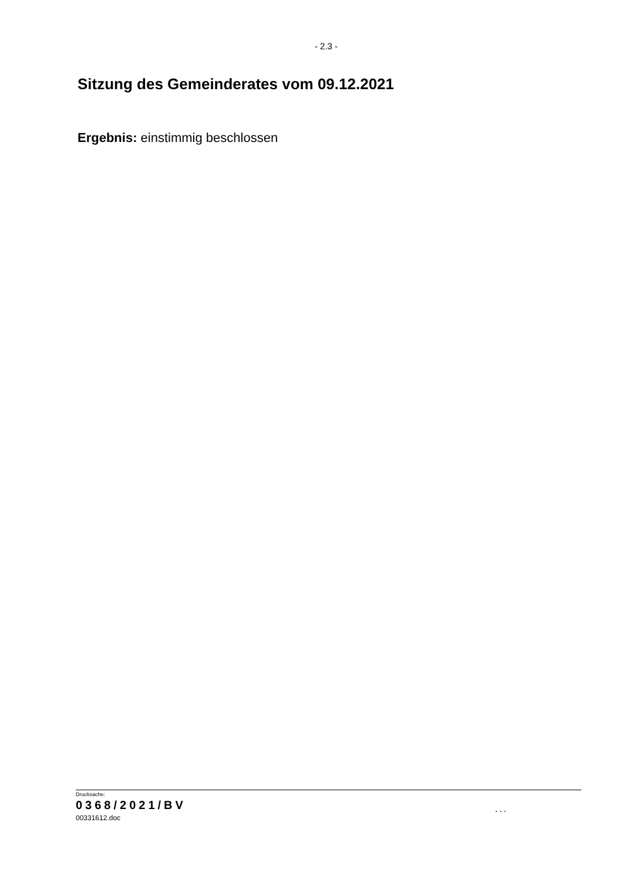- 2.3 -
Sitzung des Gemeinderates vom 09.12.2021
Ergebnis: einstimmig beschlossen
Drucksache:
0368/2021/BV
00331612.doc
...